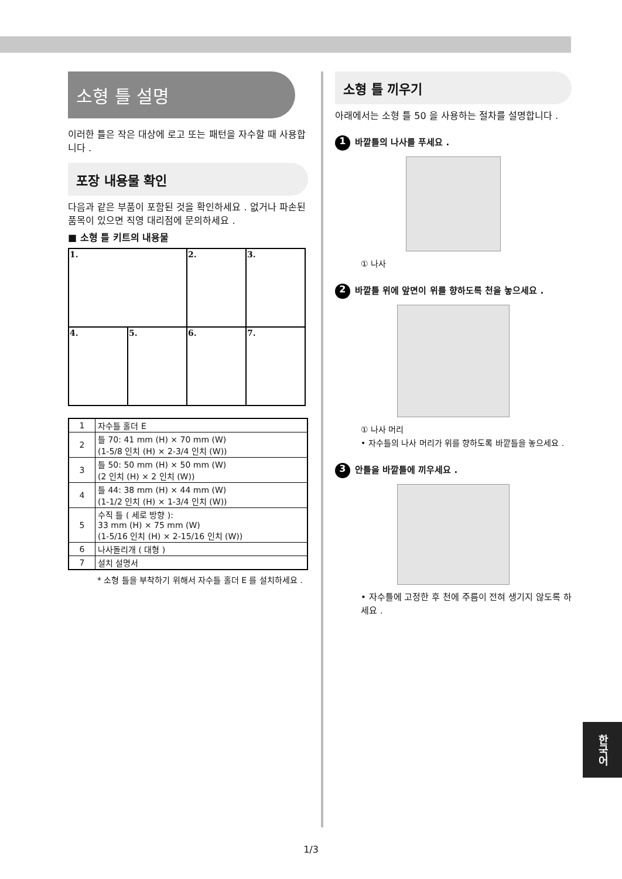소형 틀 설명
이러한 틀은 작은 대상에 로고 또는 패턴을 자수할 때 사용합니다 .
포장 내용물 확인
다음과 같은 부품이 포함된 것을 확인하세요 . 없거나 파손된 품목이 있으면 직영 대리점에 문의하세요 .
■ 소형 틀 키트의 내용물
| 1. | | 2. | 3. |
| 4. | 5. | 6. | 7. |
| 1 | 자수틀 홀더 E |
| 2 | 틀 70: 41 mm (H) × 70 mm (W) (1-5/8 인치 (H) × 2-3/4 인치 (W)) |
| 3 | 틀 50: 50 mm (H) × 50 mm (W) (2 인치 (H) × 2 인치 (W)) |
| 4 | 틀 44: 38 mm (H) × 44 mm (W) (1-1/2 인치 (H) × 1-3/4 인치 (W)) |
| 5 | 수직 틀 ( 세로 방향 ): 33 mm (H) × 75 mm (W) (1-5/16 인치 (H) × 2-15/16 인치 (W)) |
| 6 | 나사돌리개 ( 대형 ) |
| 7 | 설치 설명서 |
* 소형 틀을 부착하기 위해서 자수틀 홀더 E 를 설치하세요 .
소형 틀 끼우기
아래에서는 소형 틀 50 을 사용하는 절차를 설명합니다 .
1 바깥틀의 나사를 푸세요 .
① 나사
2 바깥틀 위에 앞면이 위를 향하도록 천을 놓으세요 .
① 나사 머리
• 자수틀의 나사 머리가 위를 향하도록 바깥틀을 놓으세요 .
3 안틀을 바깥틀에 끼우세요 .
• 자수틀에 고정한 후 천에 주름이 전혀 생기지 않도록 하세요 .
한국어
1/3